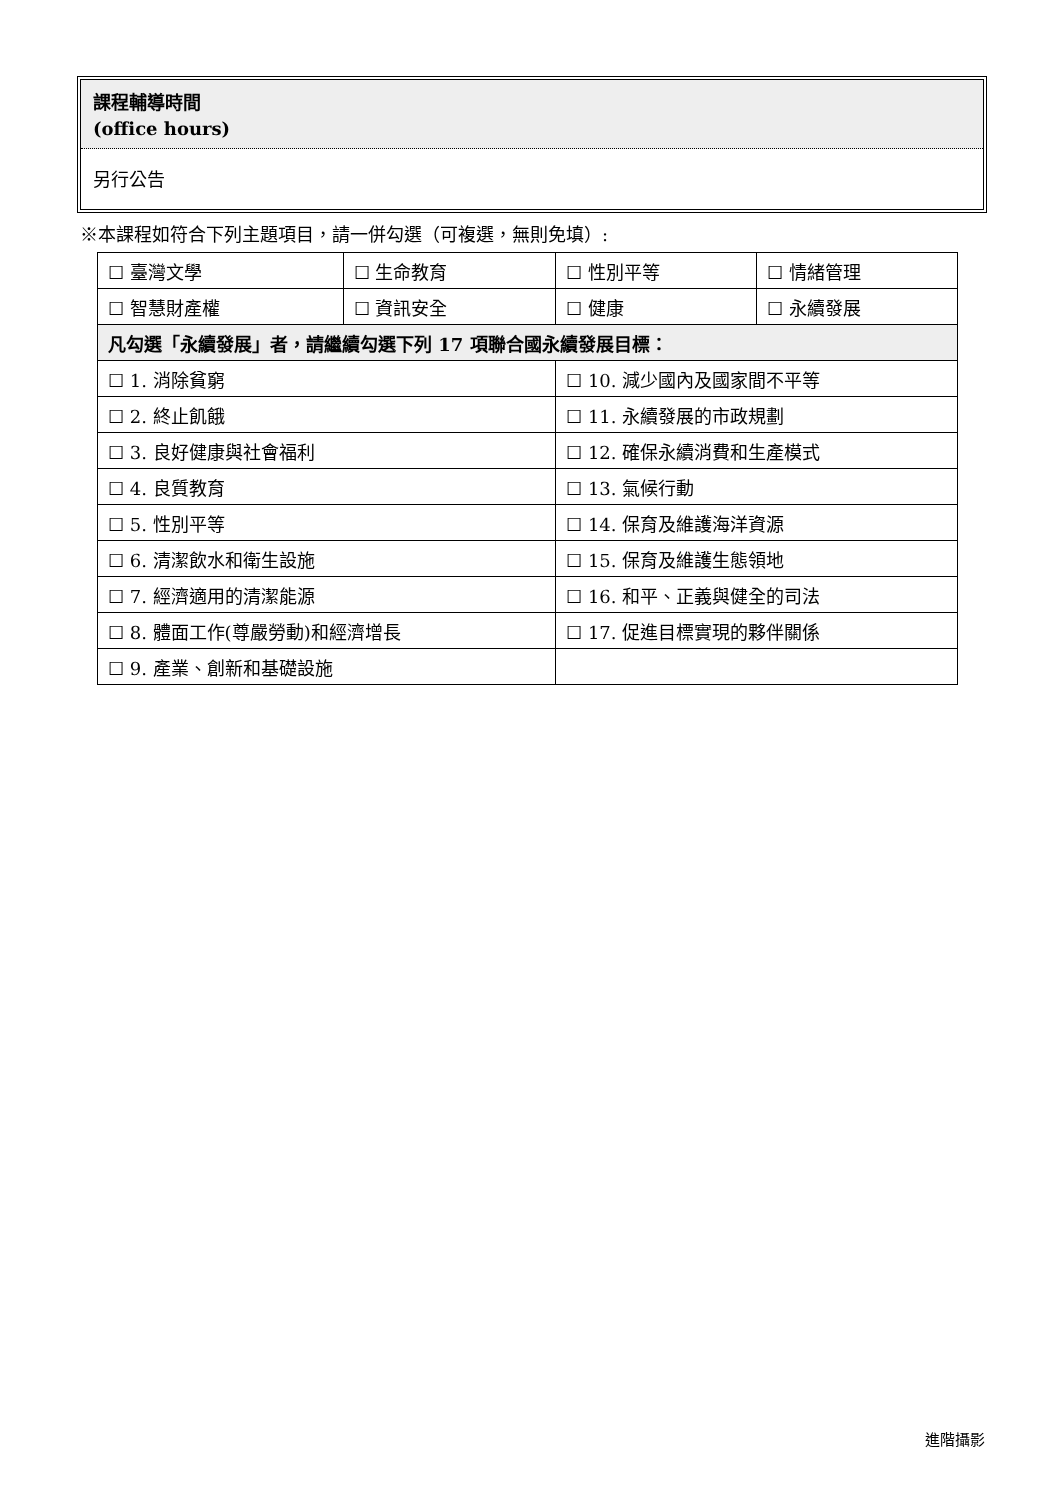課程輔導時間
(office hours)
另行公告
※本課程如符合下列主題項目，請一併勾選（可複選，無則免填）:
| ☐ 臺灣文學 | ☐ 生命教育 | ☐ 性別平等 | ☐ 情緒管理 |
| ☐ 智慧財產權 | ☐ 資訊安全 | ☐ 健康 | ☐ 永續發展 |
| 凡勾選「永續發展」者，請繼續勾選下列 17 項聯合國永續發展目標： | | | |
| ☐ 1. 消除貧窮 | | ☐ 10. 減少國內及國家間不平等 | |
| ☐ 2. 終止飢餓 | | ☐ 11. 永續發展的市政規劃 | |
| ☐ 3. 良好健康與社會福利 | | ☐ 12. 確保永續消費和生產模式 | |
| ☐ 4. 良質教育 | | ☐ 13. 氣候行動 | |
| ☐ 5. 性別平等 | | ☐ 14. 保育及維護海洋資源 | |
| ☐ 6. 清潔飲水和衛生設施 | | ☐ 15. 保育及維護生態領地 | |
| ☐ 7. 經濟適用的清潔能源 | | ☐ 16. 和平、正義與健全的司法 | |
| ☐ 8. 體面工作(尊嚴勞動)和經濟增長 | | ☐ 17. 促進目標實現的夥伴關係 | |
| ☐ 9. 產業、創新和基礎設施 | | | |
進階攝影